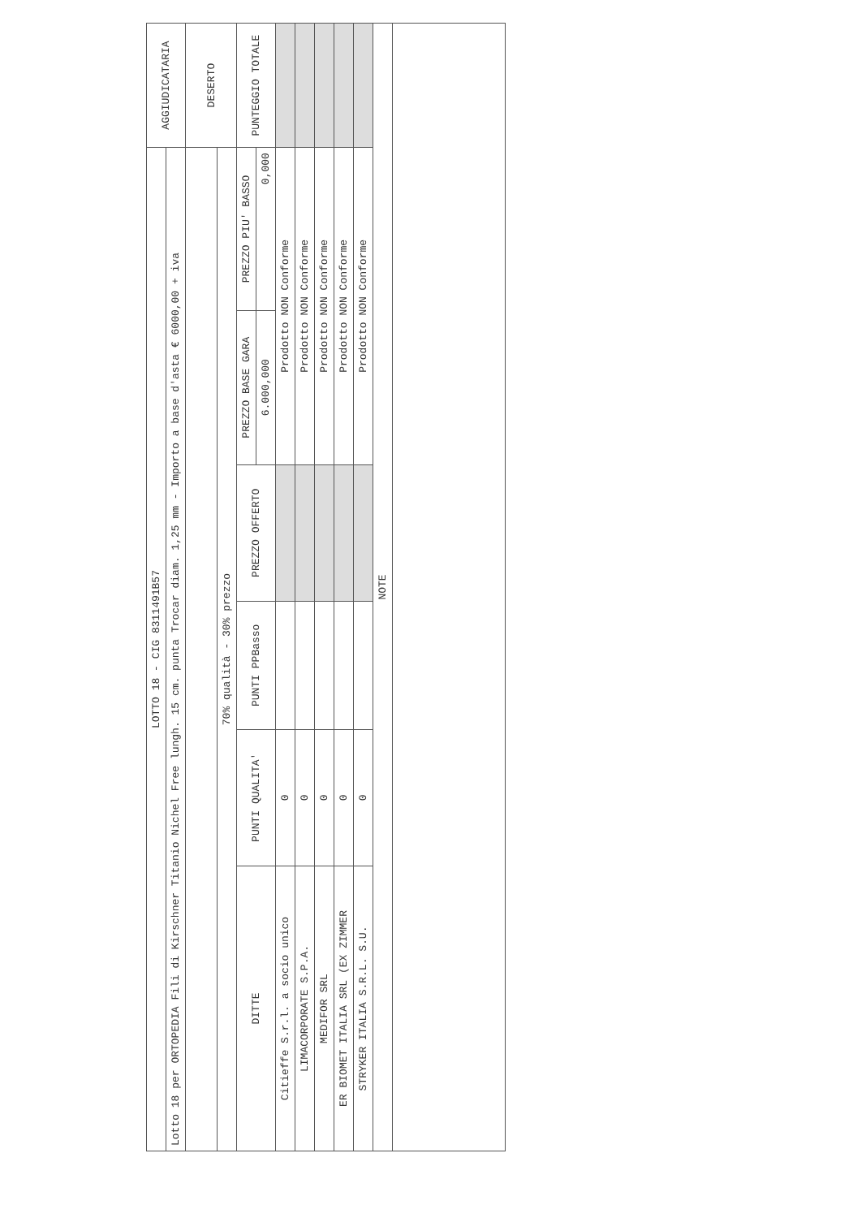| LOTTO 18 - CIG 8311491B57 | | | | | | AGGIUDICATARIA |
| Lotto 18 per ORTOPEDIA Fili di Kirschner Titanio Nichel Free lungh. 15 cm. punta Trocar diam. 1,25 mm - Importo a base d'asta € 6000,00 + iva | | | | | | |
| | | | | | | DESERTO |
| 70% qualità - 30% prezzo | | | | | | |
| DITTE | PUNTI QUALITA' | PUNTI PPBasso | PREZZO OFFERTO | PREZZO BASE GARA | PREZZO PIU' BASSO | PUNTEGGIO TOTALE |
| | | | | 6.000,000 | 0,000 | |
| Citieffe S.r.l. a socio unico | 0 | | | Prodotto NON Conforme | | |
| LIMACORPORATE S.P.A. | 0 | | | Prodotto NON Conforme | | |
| MEDIFOR SRL | 0 | | | Prodotto NON Conforme | | |
| ER BIOMET ITALIA SRL (EX ZIMMER | 0 | | | Prodotto NON Conforme | | |
| STRYKER ITALIA S.R.L. S.U. | 0 | | | Prodotto NON Conforme | | |
| NOTE | | | | | | |